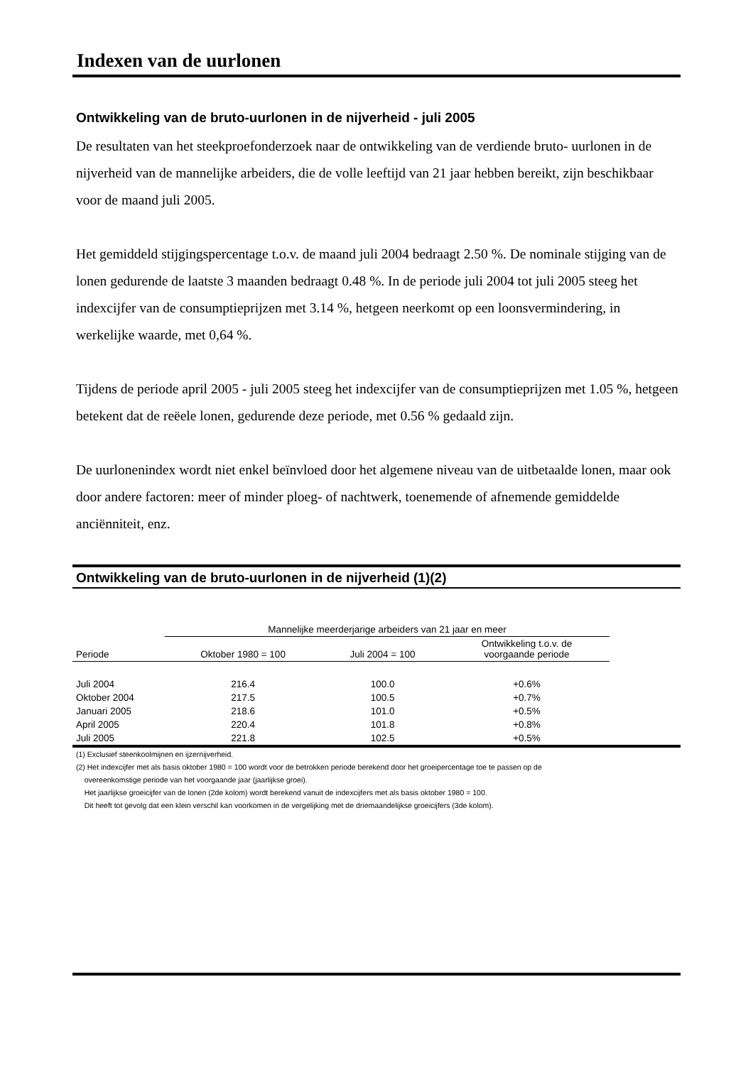Indexen van de uurlonen
Ontwikkeling van de bruto-uurlonen in de nijverheid - juli 2005
De resultaten van het steekproefonderzoek naar de ontwikkeling van de verdiende bruto- uurlonen in de nijverheid van de mannelijke arbeiders, die de volle leeftijd van 21 jaar hebben bereikt, zijn beschikbaar voor de maand juli 2005.
Het gemiddeld stijgingspercentage t.o.v. de maand juli 2004 bedraagt 2.50 %. De nominale stijging van de lonen gedurende de laatste 3 maanden bedraagt 0.48 %. In de periode juli 2004 tot juli 2005 steeg het indexcijfer van de consumptieprijzen met 3.14 %, hetgeen neerkomt op een loonsvermindering, in werkelijke waarde, met 0,64 %.
Tijdens de periode april 2005 - juli 2005 steeg het indexcijfer van de consumptieprijzen met 1.05 %, hetgeen betekent dat de reëele lonen, gedurende deze periode, met 0.56 % gedaald zijn.
De uurlonenindex wordt niet enkel beïnvloed door het algemene niveau van de uitbetaalde lonen, maar ook door andere factoren: meer of minder ploeg- of nachtwerk, toenemende of afnemende gemiddelde anciënniteit, enz.
Ontwikkeling van de bruto-uurlonen in de nijverheid (1)(2)
| | Mannelijke meerderjarige arbeiders van 21 jaar en meer | | | |
| --- | --- | --- | --- | --- |
| Periode | Oktober 1980 = 100 | Juli 2004 = 100 | Ontwikkeling t.o.v. de voorgaande periode | |
| Juli 2004 | 216.4 | 100.0 | +0.6% | |
| Oktober 2004 | 217.5 | 100.5 | +0.7% | |
| Januari 2005 | 218.6 | 101.0 | +0.5% | |
| April 2005 | 220.4 | 101.8 | +0.8% | |
| Juli 2005 | 221.8 | 102.5 | +0.5% | |
(1) Exclusief steenkoolmijnen en ijzernijverheid.
(2) Het indexcijfer met als basis oktober 1980 = 100 wordt voor de betrokken periode berekend door het groeipercentage toe te passen op de
overeenkomstige periode van het voorgaande jaar (jaarlijkse groei).
Het jaarlijkse groeicijfer van de lonen (2de kolom) wordt berekend vanuit de indexcijfers met als basis oktober 1980 = 100.
Dit heeft tot gevolg dat een klein verschil kan voorkomen in de vergelijking met de driemaandelijkse groeicijfers (3de kolom).